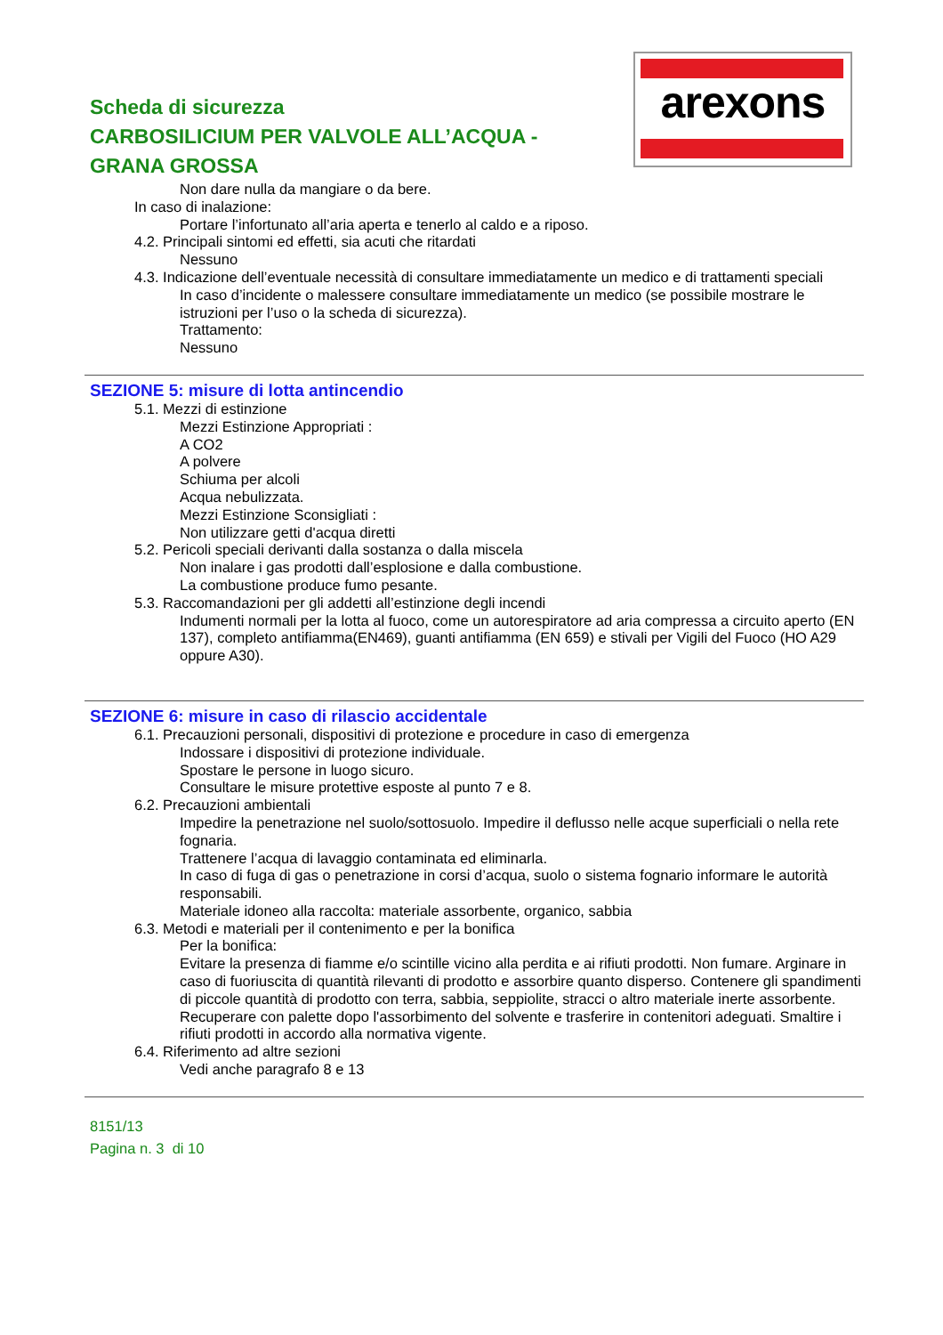arexons
Scheda di sicurezza
CARBOSILICIUM PER VALVOLE ALL’ACQUA -
GRANA GROSSA
Non dare nulla da mangiare o da bere.
In caso di inalazione:
Portare l’infortunato all’aria aperta e tenerlo al caldo e a riposo.
4.2. Principali sintomi ed effetti, sia acuti che ritardati
Nessuno
4.3. Indicazione dell’eventuale necessità di consultare immediatamente un medico e di trattamenti speciali
In caso d’incidente o malessere consultare immediatamente un medico (se possibile mostrare le istruzioni per l’uso o la scheda di sicurezza).
Trattamento:
Nessuno
SEZIONE 5: misure di lotta antincendio
5.1. Mezzi di estinzione
Mezzi Estinzione Appropriati :
A CO2
A polvere
Schiuma per alcoli
Acqua nebulizzata.
Mezzi Estinzione Sconsigliati :
Non utilizzare getti d'acqua diretti
5.2. Pericoli speciali derivanti dalla sostanza o dalla miscela
Non inalare i gas prodotti dall’esplosione e dalla combustione.
La combustione produce fumo pesante.
5.3. Raccomandazioni per gli addetti all’estinzione degli incendi
Indumenti normali per la lotta al fuoco, come un autorespiratore ad aria compressa a circuito aperto (EN 137), completo antifiamma(EN469), guanti antifiamma (EN 659) e stivali per Vigili del Fuoco (HO A29 oppure A30).
SEZIONE 6: misure in caso di rilascio accidentale
6.1. Precauzioni personali, dispositivi di protezione e procedure in caso di emergenza
Indossare i dispositivi di protezione individuale.
Spostare le persone in luogo sicuro.
Consultare le misure protettive esposte al punto 7 e 8.
6.2. Precauzioni ambientali
Impedire la penetrazione nel suolo/sottosuolo. Impedire il deflusso nelle acque superficiali o nella rete fognaria.
Trattenere l’acqua di lavaggio contaminata ed eliminarla.
In caso di fuga di gas o penetrazione in corsi d’acqua, suolo o sistema fognario informare le autorità responsabili.
Materiale idoneo alla raccolta: materiale assorbente, organico, sabbia
6.3. Metodi e materiali per il contenimento e per la bonifica
Per la bonifica:
Evitare la presenza di fiamme e/o scintille vicino alla perdita e ai rifiuti prodotti. Non fumare. Arginare in
caso di fuoriuscita di quantità rilevanti di prodotto e assorbire quanto disperso. Contenere gli spandimenti
di piccole quantità di prodotto con terra, sabbia, seppiolite, stracci o altro materiale inerte assorbente.
Recuperare con palette dopo l'assorbimento del solvente e trasferire in contenitori adeguati. Smaltire i
rifiuti prodotti in accordo alla normativa vigente.
6.4. Riferimento ad altre sezioni
Vedi anche paragrafo 8 e 13
8151/13
Pagina n. 3 di 10